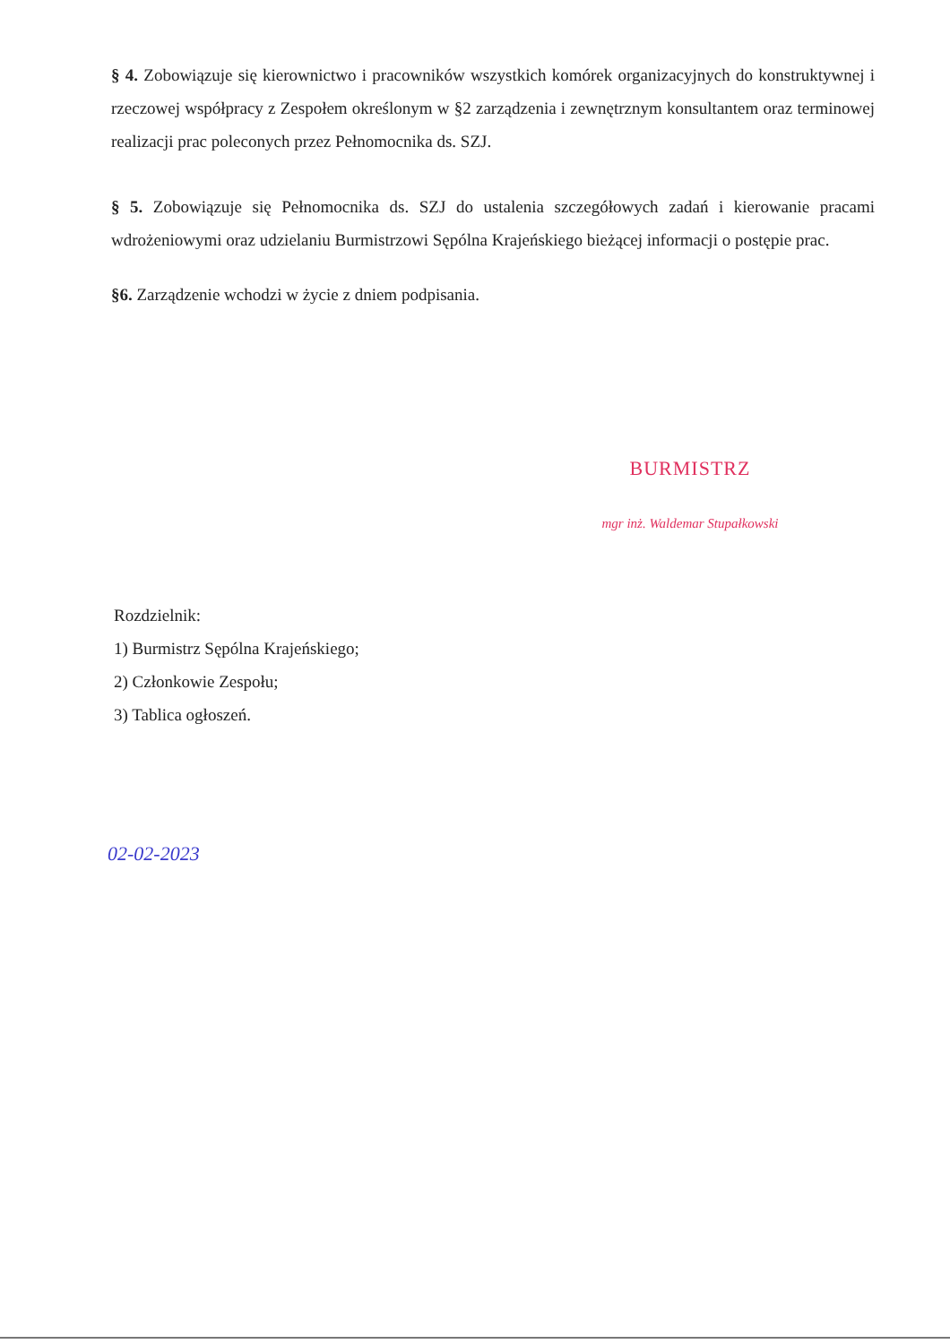§ 4. Zobowiązuje się kierownictwo i pracowników wszystkich komórek organizacyjnych do konstruktywnej i rzeczowej współpracy z Zespołem określonym w §2 zarządzenia i zewnętrznym konsultantem oraz terminowej realizacji prac poleconych przez Pełnomocnika ds. SZJ.
§ 5. Zobowiązuje się Pełnomocnika ds. SZJ do ustalenia szczegółowych zadań i kierowanie pracami wdrożeniowymi oraz udzielaniu Burmistrzowi Sępólna Krajeńskiego bieżącej informacji o postępie prac.
§6. Zarządzenie wchodzi w życie z dniem podpisania.
BURMISTRZ
mgr inż. Waldemar Stupałkowski
Rozdzielnik:
1) Burmistrz Sępólna Krajeńskiego;
2) Członkowie Zespołu;
3) Tablica ogłoszeń.
02-02-2023